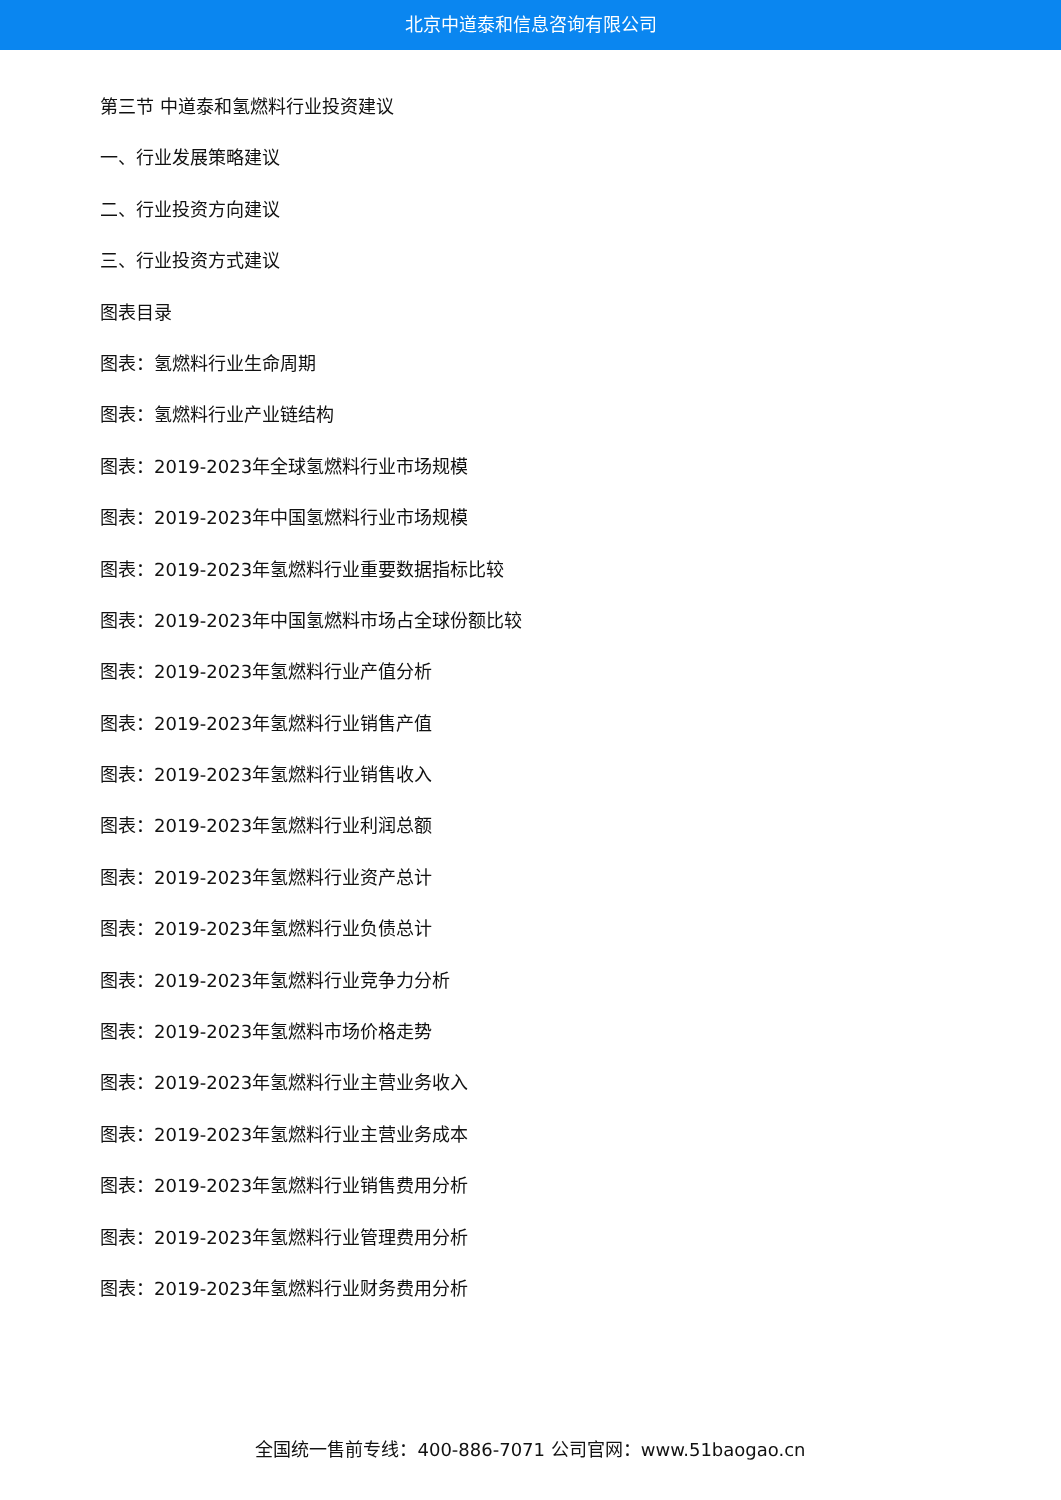北京中道泰和信息咨询有限公司
第三节 中道泰和氢燃料行业投资建议
一、行业发展策略建议
二、行业投资方向建议
三、行业投资方式建议
图表目录
图表：氢燃料行业生命周期
图表：氢燃料行业产业链结构
图表：2019-2023年全球氢燃料行业市场规模
图表：2019-2023年中国氢燃料行业市场规模
图表：2019-2023年氢燃料行业重要数据指标比较
图表：2019-2023年中国氢燃料市场占全球份额比较
图表：2019-2023年氢燃料行业产值分析
图表：2019-2023年氢燃料行业销售产值
图表：2019-2023年氢燃料行业销售收入
图表：2019-2023年氢燃料行业利润总额
图表：2019-2023年氢燃料行业资产总计
图表：2019-2023年氢燃料行业负债总计
图表：2019-2023年氢燃料行业竞争力分析
图表：2019-2023年氢燃料市场价格走势
图表：2019-2023年氢燃料行业主营业务收入
图表：2019-2023年氢燃料行业主营业务成本
图表：2019-2023年氢燃料行业销售费用分析
图表：2019-2023年氢燃料行业管理费用分析
图表：2019-2023年氢燃料行业财务费用分析
全国统一售前专线：400-886-7071 公司官网：www.51baogao.cn